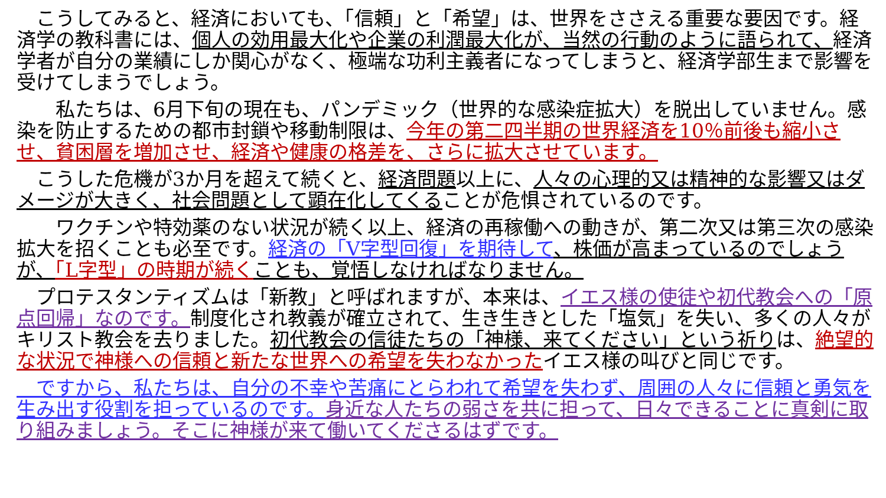こうしてみると、経済においても、「信頼」と「希望」は、世界をささえる重要な要因です。経済学の教科書には、個人の効用最大化や企業の利潤最大化が、当然の行動のように語られて、経済学者が自分の業績にしか関心がなく、極端な功利主義者になってしまうと、経済学部生まで影響を受けてしまうでしょう。
　　私たちは、6月下旬の現在も、パンデミック（世界的な感染症拡大）を脱出していません。感染を防止するための都市封鎖や移動制限は、今年の第二四半期の世界経済を10％前後も縮小させ、貧困層を増加させ、経済や健康の格差を、さらに拡大させています。
　こうした危機が3か月を超えて続くと、経済問題以上に、人々の心理的又は精神的な影響又はダメージが大きく、社会問題として顕在化してくることが危惧されているのです。
　　ワクチンや特効薬のない状況が続く以上、経済の再稼働への動きが、第二次又は第三次の感染拡大を招くことも必至です。経済の「V字型回復」を期待して、株価が高まっているのでしょうが、「L字型」の時期が続く ことも、覚悟しなければなりません。
　プロテスタンティズムは「新教」と呼ばれますが、本来は、イエス様の使徒や初代教会への「原点回帰」なのです。制度化され教義が確立されて、生き生きとした「塩気」を失い、多くの人々がキリスト教会を去りました。初代教会の信徒たちの「神様、来てください」という祈りは、絶望的な状況で神様への信頼と新たな世界への希望を失わなかったイエス様の叫びと同じです。
　ですから、私たちは、自分の不幸や苦痛にとらわれて希望を失わず、周囲の人々に信頼と勇気を生み出す役割を担っているのです。身近な人たちの弱さを共に担って、日々できることに真剣に取り組みましょう。そこに神様が来て働いてくださるはずです。